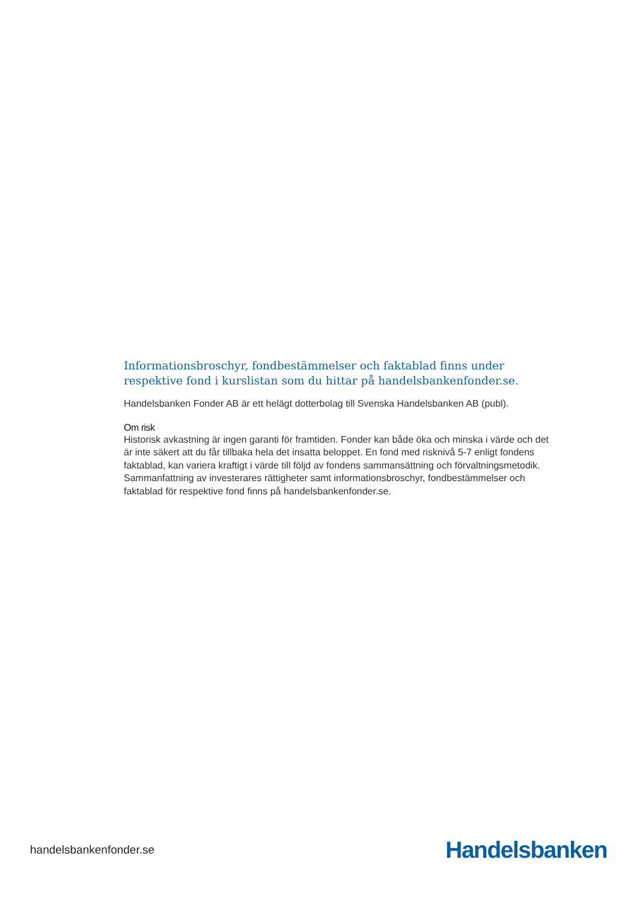Informationsbroschyr, fondbestämmelser och faktablad finns under respektive fond i kurslistan som du hittar på handelsbankenfonder.se.
Handelsbanken Fonder AB är ett helägt dotterbolag till Svenska Handelsbanken AB (publ).
Om risk
Historisk avkastning är ingen garanti för framtiden. Fonder kan både öka och minska i värde och det är inte säkert att du får tillbaka hela det insatta beloppet. En fond med risknivå 5-7 enligt fondens faktablad, kan variera kraftigt i värde till följd av fondens sammansättning och förvaltningsmetodik. Sammanfattning av investerares rättigheter samt informationsbroschyr, fondbestämmelser och faktablad för respektive fond finns på handelsbankenfonder.se.
handelsbankenfonder.se Handelsbanken